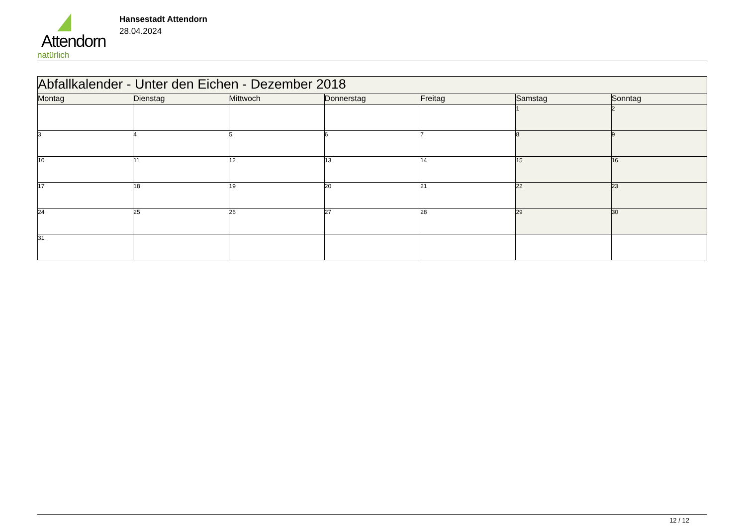Attendorn
natürlich
Hansestadt Attendorn
28.04.2024
| Abfallkalender - Unter den Eichen - Dezember 2018 | | | | | | |
| --- | --- | --- | --- | --- | --- | --- |
| Montag | Dienstag | Mittwoch | Donnerstag | Freitag | Samstag | Sonntag |
| | | | | | 1 | 2 |
| 3 | 4 | 5 | 6 | 7 | 8 | 9 |
| 10 | 11 | 12 | 13 | 14 | 15 | 16 |
| 17 | 18 | 19 | 20 | 21 | 22 | 23 |
| 24 | 25 | 26 | 27 | 28 | 29 | 30 |
| 31 | | | | | | |
12 / 12